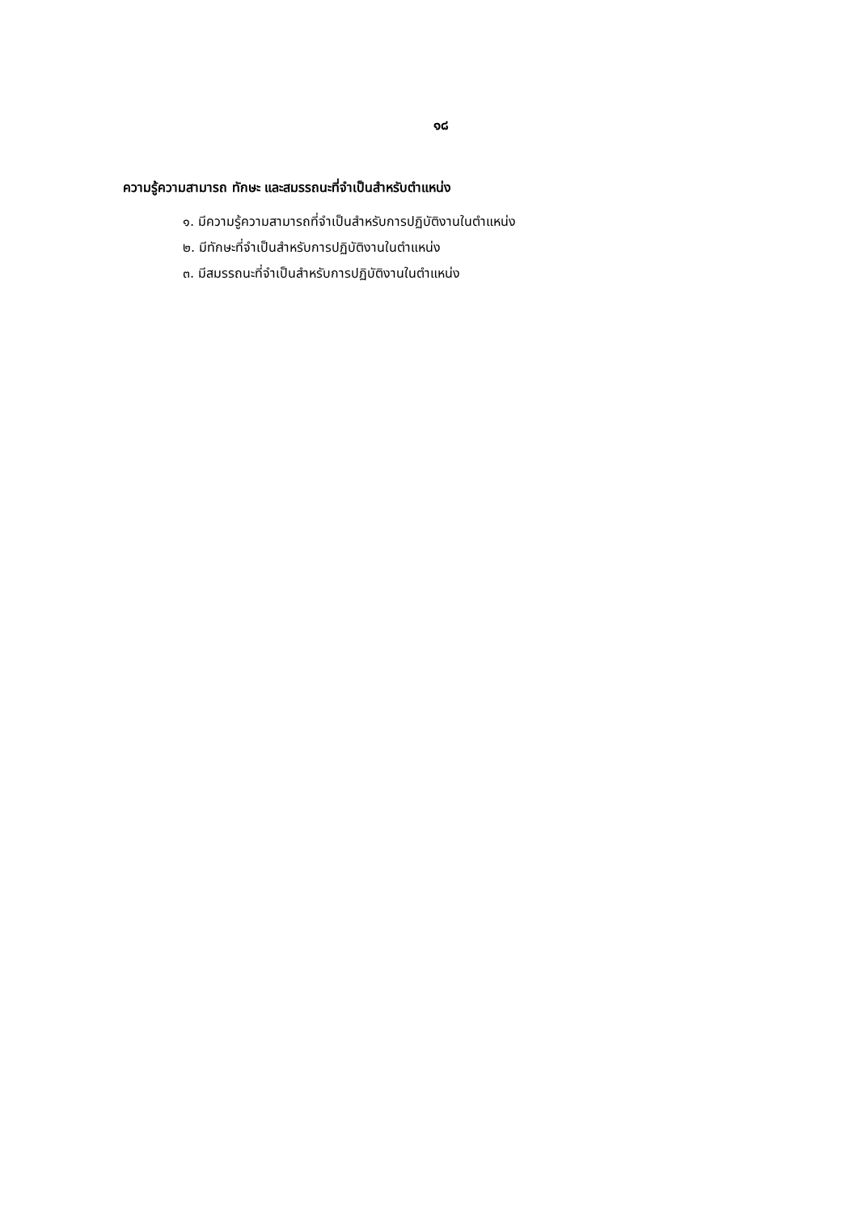๑๘
ความรู้ความสามารถ ทักษะ และสมรรถนะที่จำเป็นสำหรับตำแหน่ง
๑. มีความรู้ความสามารถที่จำเป็นสำหรับการปฏิบัติงานในตำแหน่ง
๒. มีทักษะที่จำเป็นสำหรับการปฏิบัติงานในตำแหน่ง
๓. มีสมรรถนะที่จำเป็นสำหรับการปฏิบัติงานในตำแหน่ง